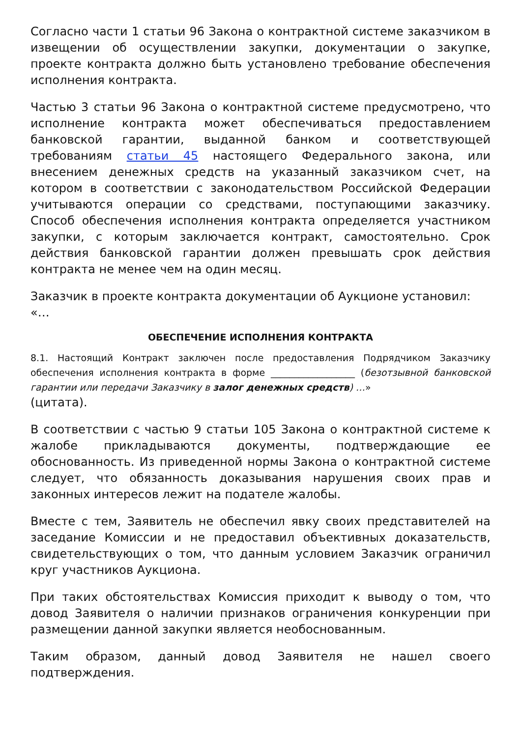Согласно части 1 статьи 96 Закона о контрактной системе заказчиком в извещении об осуществлении закупки, документации о закупке, проекте контракта должно быть установлено требование обеспечения исполнения контракта.
Частью 3 статьи 96 Закона о контрактной системе предусмотрено, что исполнение контракта может обеспечиваться предоставлением банковской гарантии, выданной банком и соответствующей требованиям статьи 45 настоящего Федерального закона, или внесением денежных средств на указанный заказчиком счет, на котором в соответствии с законодательством Российской Федерации учитываются операции со средствами, поступающими заказчику. Способ обеспечения исполнения контракта определяется участником закупки, с которым заключается контракт, самостоятельно. Срок действия банковской гарантии должен превышать срок действия контракта не менее чем на один месяц.
Заказчик в проекте контракта документации об Аукционе установил:
«…
ОБЕСПЕЧЕНИЕ ИСПОЛНЕНИЯ КОНТРАКТА
8.1. Настоящий Контракт заключен после предоставления Подрядчиком Заказчику обеспечения исполнения контракта в форме __________________ (безотзывной банковской гарантии или передачи Заказчику в залог денежных средств) …»
(цитата).
В соответствии с частью 9 статьи 105 Закона о контрактной системе к жалобе прикладываются документы, подтверждающие ее обоснованность. Из приведенной нормы Закона о контрактной системе следует, что обязанность доказывания нарушения своих прав и законных интересов лежит на подателе жалобы.
Вместе с тем, Заявитель не обеспечил явку своих представителей на заседание Комиссии и не предоставил объективных доказательств, свидетельствующих о том, что данным условием Заказчик ограничил круг участников Аукциона.
При таких обстоятельствах Комиссия приходит к выводу о том, что довод Заявителя о наличии признаков ограничения конкуренции при размещении данной закупки является необоснованным.
Таким образом, данный довод Заявителя не нашел своего подтверждения.